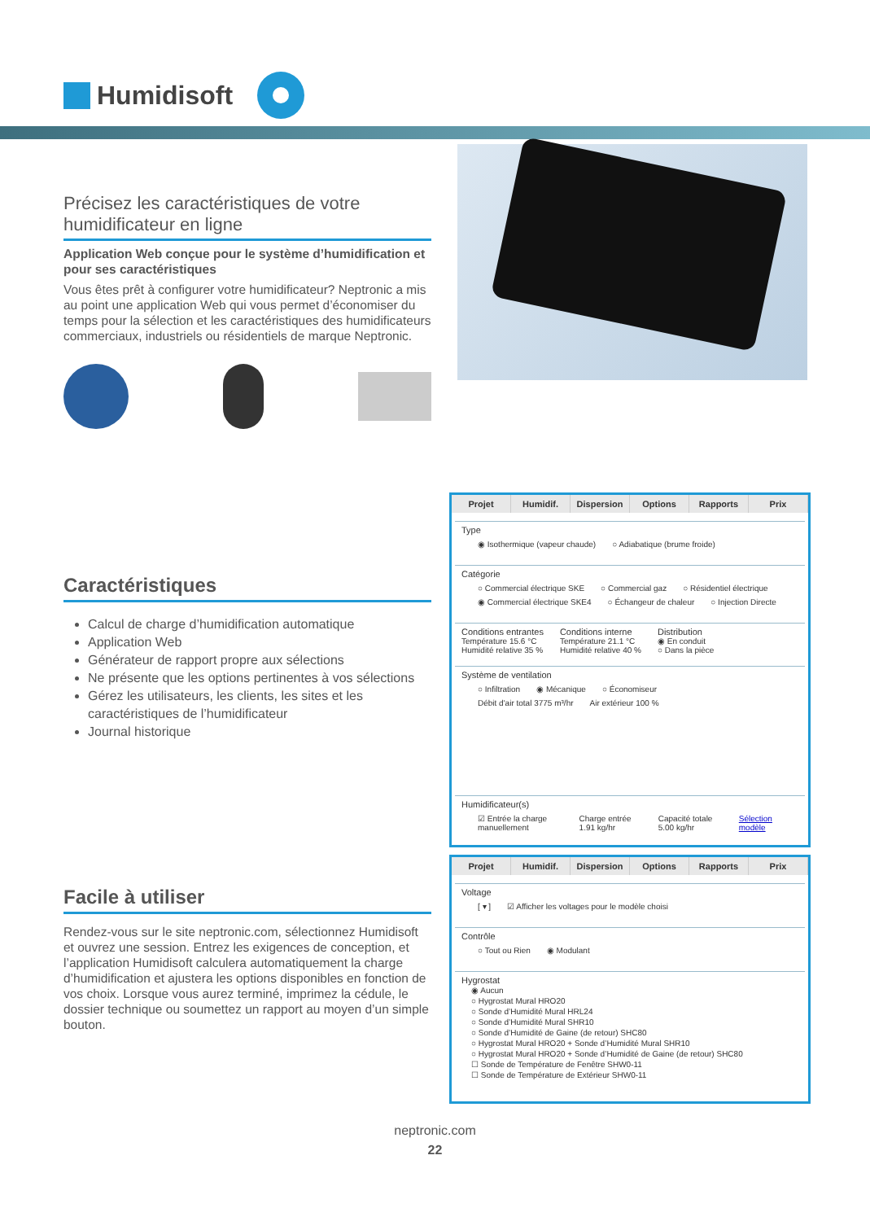Humidisoft
Précisez les caractéristiques de votre humidificateur en ligne
Application Web conçue pour le système d’humidification et pour ses caractéristiques
Vous êtes prêt à configurer votre humidificateur? Neptronic a mis au point une application Web qui vous permet d’économiser du temps pour la sélection et les caractéristiques des humidificateurs commerciaux, industriels ou résidentiels de marque Neptronic.
Caractéristiques
Calcul de charge d’humidification automatique
Application Web
Générateur de rapport propre aux sélections
Ne présente que les options pertinentes à vos sélections
Gérez les utilisateurs, les clients, les sites et les caractéristiques de l’humidificateur
Journal historique
Facile à utiliser
Rendez-vous sur le site neptronic.com, sélectionnez Humidisoft et ouvrez une session. Entrez les exigences de conception, et l’application Humidisoft calculera automatiquement la charge d’humidification et ajustera les options disponibles en fonction de vos choix. Lorsque vous aurez terminé, imprimez la cédule, le dossier technique ou soumettez un rapport au moyen d’un simple bouton.
Projet Humidif. Dispersion Options Rapports Prix
Type
◉ Isothermique (vapeur chaude) ○ Adiabatique (brume froide)
Catégorie
○ Commercial électrique SKE ○ Commercial gaz ○ Résidentiel électrique
◉ Commercial électrique SKE4 ○ Échangeur de chaleur ○ Injection Directe
Conditions entrantes
Température 15.6 °C
Humidité relative 35 %
Conditions interne
Température 21.1 °C
Humidité relative 40 %
Distribution
◉ En conduit
○ Dans la pièce
Système de ventilation
○ Infiltration ◉ Mécanique ○ Économiseur
Débit d'air total 3775 m³/hr Air extérieur 100 %
Humidificateur(s)
☑ Entrée la charge manuellement Charge entrée 1.91 kg/hr Capacité totale 5.00 kg/hr Sélection modèle
Projet Humidif. Dispersion Options Rapports Prix
Voltage
[ ▾ ] ☑ Afficher les voltages pour le modèle choisi
Contrôle
○ Tout ou Rien ◉ Modulant
Hygrostat
◉ Aucun
○ Hygrostat Mural HRO20
○ Sonde d’Humidité Mural HRL24
○ Sonde d’Humidité Mural SHR10
○ Sonde d’Humidité de Gaine (de retour) SHC80
○ Hygrostat Mural HRO20 + Sonde d’Humidité Mural SHR10
○ Hygrostat Mural HRO20 + Sonde d’Humidité de Gaine (de retour) SHC80
☐ Sonde de Température de Fenêtre SHW0-11
☐ Sonde de Température de Extérieur SHW0-11
neptronic.com
22